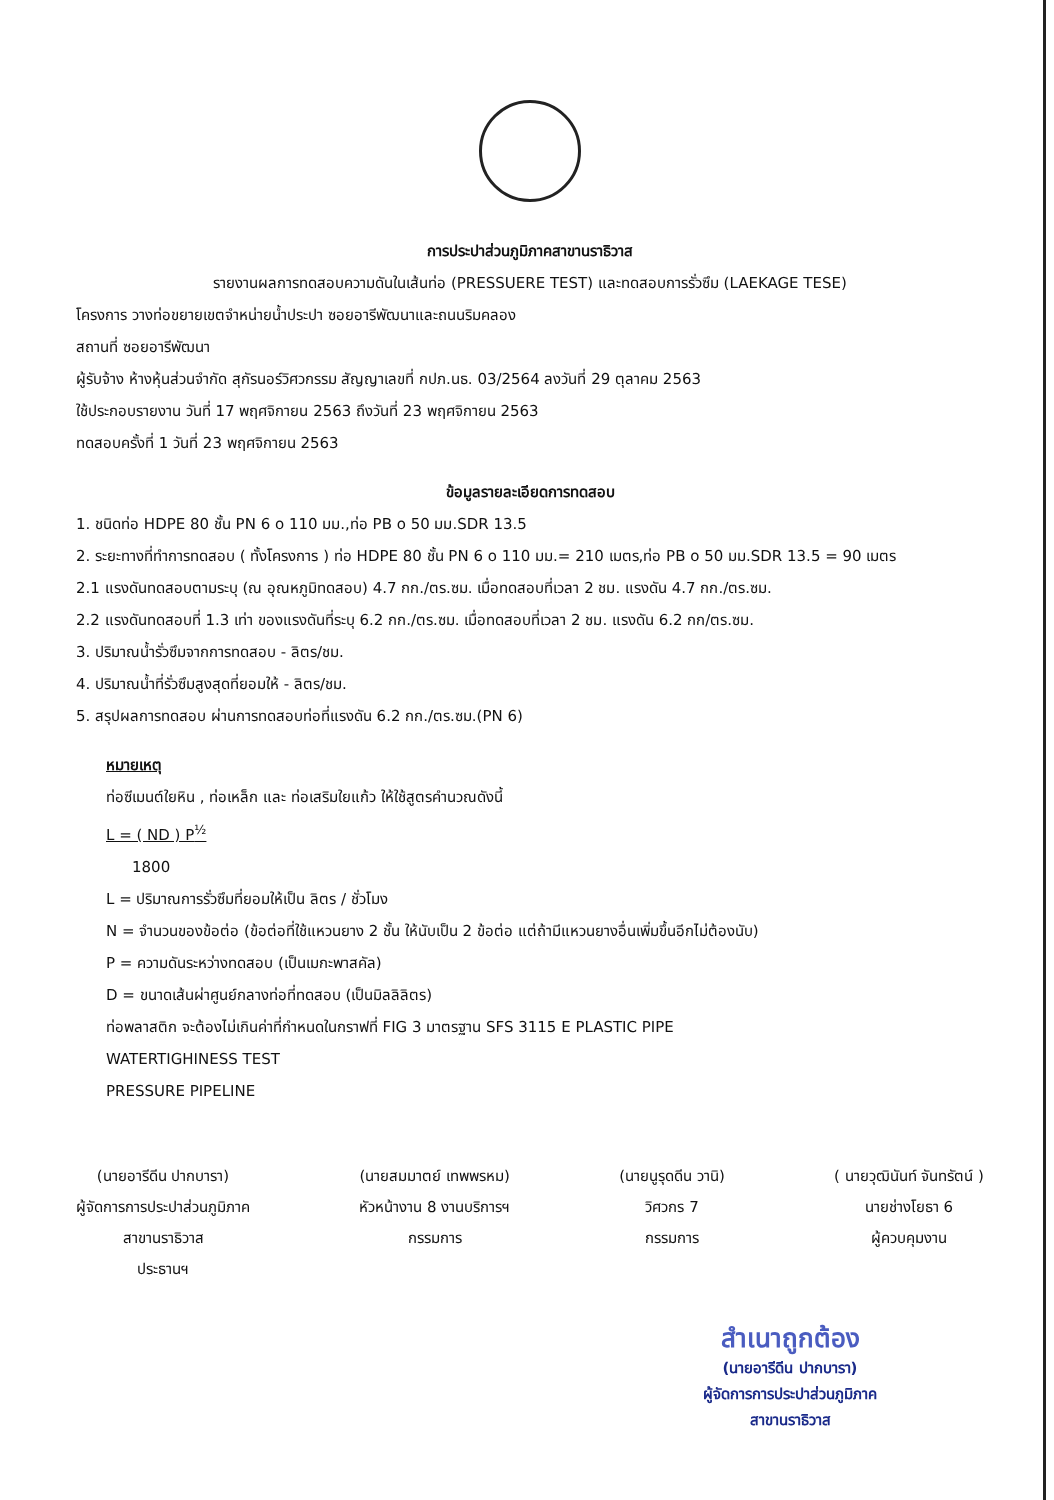การประปาส่วนภูมิภาคสาขานราธิวาส
รายงานผลการทดสอบความดันในเส้นท่อ (PRESSUERE TEST) และทดสอบการรั่วซึม (LAEKAGE TESE)
โครงการ วางท่อขยายเขตจำหน่ายน้ำประปา ซอยอารีพัฒนาและถนนริมคลอง
สถานที่ ซอยอารีพัฒนา
ผู้รับจ้าง ห้างหุ้นส่วนจำกัด สุกัรนอร์วิศวกรรม สัญญาเลขที่ กปภ.นธ. 03/2564 ลงวันที่ 29 ตุลาคม 2563
ใช้ประกอบรายงาน วันที่ 17 พฤศจิกายน 2563 ถึงวันที่ 23 พฤศจิกายน 2563
ทดสอบครั้งที่ 1 วันที่ 23 พฤศจิกายน 2563
ข้อมูลรายละเอียดการทดสอบ
1. ชนิดท่อ HDPE 80 ชั้น PN 6 ο 110 มม.,ท่อ PB ο 50 มม.SDR 13.5
2. ระยะทางที่ทำการทดสอบ ( ทั้งโครงการ ) ท่อ HDPE 80 ชั้น PN 6 ο 110 มม.= 210 เมตร,ท่อ PB ο 50 มม.SDR 13.5 = 90 เมตร
2.1 แรงดันทดสอบตามระบุ (ณ อุณหภูมิทดสอบ) 4.7 กก./ตร.ซม. เมื่อทดสอบที่เวลา 2 ชม. แรงดัน 4.7 กก./ตร.ซม.
2.2 แรงดันทดสอบที่ 1.3 เท่า ของแรงดันที่ระบุ 6.2 กก./ตร.ซม. เมื่อทดสอบที่เวลา 2 ชม. แรงดัน 6.2 กก/ตร.ซม.
3. ปริมาณน้ำรั่วซึมจากการทดสอบ - ลิตร/ชม.
4. ปริมาณน้ำที่รั่วซึมสูงสุดที่ยอมให้ - ลิตร/ชม.
5. สรุปผลการทดสอบ ผ่านการทดสอบท่อที่แรงดัน 6.2 กก./ตร.ซม.(PN 6)
หมายเหตุ
ท่อซีเมนต์ใยหิน , ท่อเหล็ก และ ท่อเสริมใยแก้ว ให้ใช้สูตรคำนวณดังนี้
L = ( ND ) P<sup>½</sup>
1800
L = ปริมาณการรั่วซึมที่ยอมให้เป็น ลิตร / ชั่วโมง
N = จำนวนของข้อต่อ (ข้อต่อที่ใช้แหวนยาง 2 ชั้น ให้นับเป็น 2 ข้อต่อ แต่ถ้ามีแหวนยางอื่นเพิ่มขึ้นอีกไม่ต้องนับ)
P = ความดันระหว่างทดสอบ (เป็นเมกะพาสคัล)
D = ขนาดเส้นผ่าศูนย์กลางท่อที่ทดสอบ (เป็นมิลลิลิตร)
ท่อพลาสติก จะต้องไม่เกินค่าที่กำหนดในกราฟที่ FIG 3 มาตรฐาน SFS 3115 E PLASTIC PIPE
WATERTIGHINESS TEST
PRESSURE PIPELINE
(นายอารีดีน ปากบารา)
ผู้จัดการการประปาส่วนภูมิภาค
สาขานราธิวาส
ประธานฯ
(นายสมมาตย์ เทพพรหม)
หัวหน้างาน 8 งานบริการฯ
กรรมการ
(นายนูรุดดีน วานิ)
วิศวกร 7
กรรมการ
( นายวุฒินันท์ จันทรัตน์ )
นายช่างโยธา 6
ผู้ควบคุมงาน
สำเนาถูกต้อง
(นายอารีดีน ปากบารา)
ผู้จัดการการประปาส่วนภูมิภาค
สาขานราธิวาส